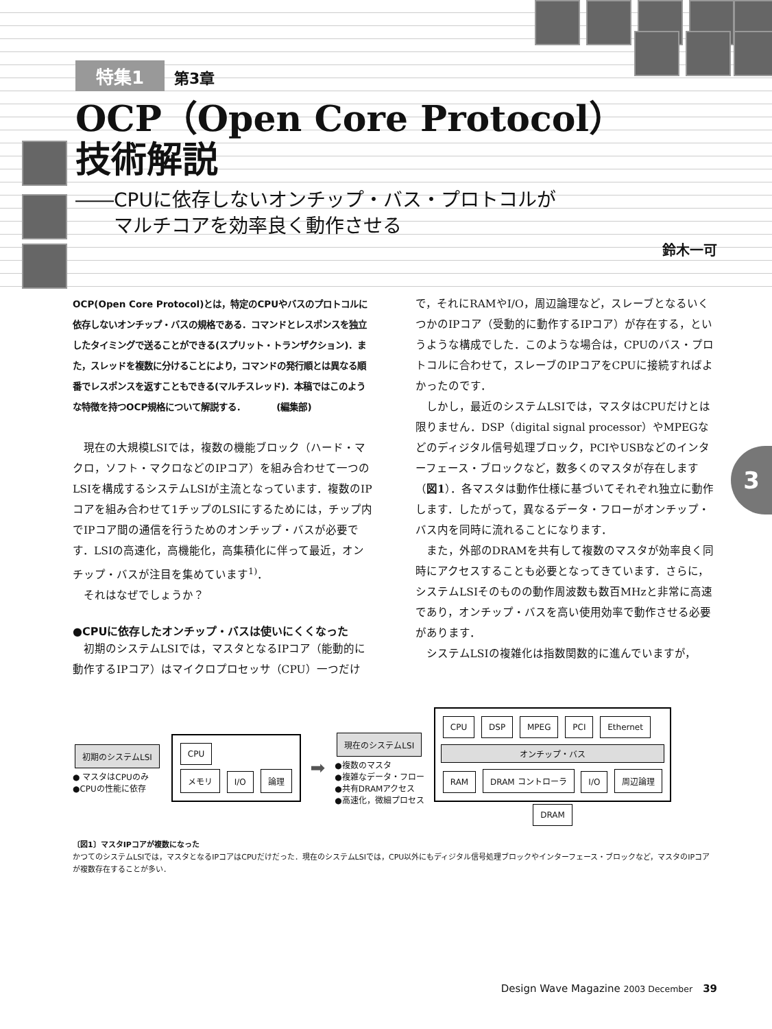特集1 第3章
OCP（Open Core Protocol）
技術解説
――CPUに依存しないオンチップ・バス・プロトコルが
　　マルチコアを効率良く動作させる
鈴木一可
3
OCP(Open Core Protocol)とは，特定のCPUやバスのプロトコルに依存しないオンチップ・バスの規格である．コマンドとレスポンスを独立したタイミングで送ることができる(スプリット・トランザクション)．また，スレッドを複数に分けることにより，コマンドの発行順とは異なる順番でレスポンスを返すこともできる(マルチスレッド)．本稿ではこのような特徴を持つOCP規格について解説する．　　　　(編集部)
現在の大規模LSIでは，複数の機能ブロック（ハード・マクロ，ソフト・マクロなどのIPコア）を組み合わせて一つのLSIを構成するシステムLSIが主流となっています．複数のIPコアを組み合わせて1チップのLSIにするためには，チップ内でIPコア間の通信を行うためのオンチップ・バスが必要です．LSIの高速化，高機能化，高集積化に伴って最近，オンチップ・バスが注目を集めています<sup>1)</sup>．
それはなぜでしょうか？
●CPUに依存したオンチップ・バスは使いにくくなった
初期のシステムLSIでは，マスタとなるIPコア（能動的に動作するIPコア）はマイクロプロセッサ（CPU）一つだけで，それにRAMやI/O，周辺論理など，スレーブとなるいくつかのIPコア（受動的に動作するIPコア）が存在する，というような構成でした．このような場合は，CPUのバス・プロトコルに合わせて，スレーブのIPコアをCPUに接続すればよかったのです．
しかし，最近のシステムLSIでは，マスタはCPUだけとは限りません．DSP（digital signal processor）やMPEGなどのディジタル信号処理ブロック，PCIやUSBなどのインターフェース・ブロックなど，数多くのマスタが存在します（図1）．各マスタは動作仕様に基づいてそれぞれ独立に動作します．したがって，異なるデータ・フローがオンチップ・バス内を同時に流れることになります．
また，外部のDRAMを共有して複数のマスタが効率良く同時にアクセスすることも必要となってきています．さらに，システムLSIそのものの動作周波数も数百MHzと非常に高速であり，オンチップ・バスを高い使用効率で動作させる必要があります．
システムLSIの複雑化は指数関数的に進んでいますが，
初期のシステムLSI
● マスタはCPUのみ
●CPUの性能に依存
CPU
メモリ I/O 論理
➡
現在のシステムLSI
●複数のマスタ
●複雑なデータ・フロー
●共有DRAMアクセス
●高速化，微細プロセス
CPU DSP MPEG PCI Ethernet
オンチップ・バス
RAM DRAM コントローラ I/O 周辺論理
DRAM
〔図1〕マスタIPコアが複数になった
かつてのシステムLSIでは，マスタとなるIPコアはCPUだけだった．現在のシステムLSIでは，CPU以外にもディジタル信号処理ブロックやインターフェース・ブロックなど，マスタのIPコアが複数存在することが多い．
Design Wave Magazine 2003 December　39